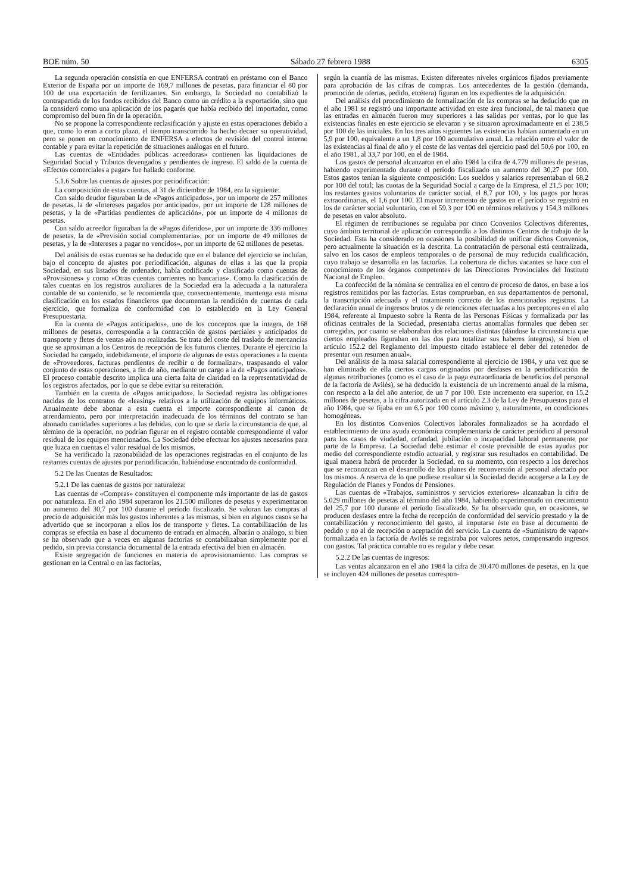BOE núm. 50 Sábado 27 febrero 1988 6305
La segunda operación consistía en que ENFERSA contrató en préstamo con el Banco Exterior de España por un importe de 169,7 millones de pesetas, para financiar el 80 por 100 de una exportación de fertilizantes. Sin embargo, la Sociedad no contabilizó la contrapartida de los fondos recibidos del Banco como un crédito a la exportación, sino que la consideró como una aplicación de los pagarés que había recibido del importador, como compromiso del buen fin de la operación.
No se propone la correspondiente reclasificación y ajuste en estas operaciones debido a que, como lo eran a corto plazo, el tiempo transcurrido ha hecho decaer su operatividad, pero se ponen en conocimiento de ENFERSA a efectos de revisión del control interno contable y para evitar la repetición de situaciones análogas en el futuro.
Las cuentas de «Entidades públicas acreedoras» contienen las liquidaciones de Seguridad Social y Tributos devengados y pendientes de ingreso. El saldo de la cuenta de «Efectos comerciales a pagar» fue hallado conforme.
5.1.6 Sobre las cuentas de ajustes por periodificación:
La composición de estas cuentas, al 31 de diciembre de 1984, era la siguiente:
Con saldo deudor figuraban la de «Pagos anticipados», por un importe de 257 millones de pesetas, la de «Intereses pagados por anticipado», por un importe de 128 millones de pesetas, y la de «Partidas pendientes de aplicación», por un importe de 4 millones de pesetas.
Con saldo acreedor figuraban la de «Pagos diferidos», por un importe de 336 millones de pesetas, la de «Previsión social complementaria», por un importe de 49 millones de pesetas, y la de «Intereses a pagar no vencidos», por un importe de 62 millones de pesetas.
Del análisis de estas cuentas se ha deducido que en el balance del ejercicio se incluían, bajo el concepto de ajustes por periodificación, algunas de ellas a las que la propia Sociedad, en sus listados de ordenador, había codificado y clasificado como cuentas de «Provisiones» y como «Otras cuentas corrientes no bancarias». Como la clasificación de tales cuentas en los registros auxiliares de la Sociedad era la adecuada a la naturaleza contable de su contenido, se le recomienda que, consecuentemente, mantenga esta misma clasificación en los estados financieros que documentan la rendición de cuentas de cada ejercicio, que formaliza de conformidad con lo establecido en la Ley General Presupuestaria.
En la cuenta de «Pagos anticipados», uno de los conceptos que la integra, de 168 millones de pesetas, correspondía a la contracción de gastos parciales y anticipados de transporte y fletes de ventas aún no realizadas. Se trata del coste del traslado de mercancías que se aproximan a los Centros de recepción de los futuros clientes. Durante el ejercicio la Sociedad ha cargado, indebidamente, el importe de algunas de estas operaciones a la cuenta de «Proveedores, facturas pendientes de recibir o de formalizar», traspasando el valor conjunto de estas operaciones, a fin de año, mediante un cargo a la de «Pagos anticipados». El proceso contable descrito implica una cierta falta de claridad en la representatividad de los registros afectados, por lo que se debe evitar su reiteración.
También en la cuenta de «Pagos anticipados», la Sociedad registra las obligaciones nacidas de los contratos de «leasing» relativos a la utilización de equipos informáticos. Anualmente debe abonar a esta cuenta el importe correspondiente al canon de arrendamiento, pero por interpretación inadecuada de los términos del contrato se han abonado cantidades superiores a las debidas, con lo que se daría la circunstancia de que, al término de la operación, no podrían figurar en el registro contable correspondiente el valor residual de los equipos mencionados. La Sociedad debe efectuar los ajustes necesarios para que luzca en cuentas el valor residual de los mismos.
Se ha verificado la razonabilidad de las operaciones registradas en el conjunto de las restantes cuentas de ajustes por periodificación, habiéndose encontrado de conformidad.
5.2 De las Cuentas de Resultados:
5.2.1 De las cuentas de gastos por naturaleza:
Las cuentas de «Compras» constituyen el componente más importante de las de gastos por naturaleza. En el año 1984 superaron los 21.500 millones de pesetas y experimentaron un aumento del 30,7 por 100 durante el período fiscalizado. Se valoran las compras al precio de adquisición más los gastos inherentes a las mismas, si bien en algunos casos se ha advertido que se incorporan a ellos los de transporte y fletes. La contabilización de las compras se efectúa en base al documento de entrada en almacén, albarán o análogo, si bien se ha observado que a veces en algunas factorías se contabilizaban simplemente por el pedido, sin previa constancia documental de la entrada efectiva del bien en almacén.
Existe segregación de funciones en materia de aprovisionamiento. Las compras se gestionan en la Central o en las factorías,
según la cuantía de las mismas. Existen diferentes niveles orgánicos fijados previamente para aprobación de las cifras de compras. Los antecedentes de la gestión (demanda, promoción de ofertas, pedido, etcétera) figuran en los expedientes de la adquisición.
Del análisis del procedimiento de formalización de las compras se ha deducido que en el año 1981 se registró una importante actividad en este área funcional, de tal manera que las entradas en almacén fueron muy superiores a las salidas por ventas, por lo que las existencias finales en este ejercicio se elevaron y se situaron aproximadamente en el 238,5 por 100 de las iniciales. En los tres años siguientes las existencias habían aumentado en un 5,9 por 100, equivalente a un 1,8 por 100 acumulativo anual. La relación entre el valor de las existencias al final de año y el coste de las ventas del ejercicio pasó del 50,6 por 100, en el año 1981, al 33,7 por 100, en el de 1984.
Los gastos de personal alcanzaron en el año 1984 la cifra de 4.779 millones de pesetas, habiendo experimentado durante el período fiscalizado un aumento del 30,27 por 100. Estos gastos tenían la siguiente composición: Los sueldos y salarios representaban el 68,2 por 100 del total; las cuotas de la Seguridad Social a cargo de la Empresa, el 21,5 por 100; los restantes gastos voluntarios de carácter social, el 8,7 por 100, y los pagos por horas extraordinarias, el 1,6 por 100. El mayor incremento de gastos en el período se registró en los de carácter social voluntario, con el 59,3 por 100 en términos relativos y 154,3 millones de pesetas en valor absoluto.
El régimen de retribuciones se regulaba por cinco Convenios Colectivos diferentes, cuyo ámbito territorial de aplicación correspondía a los distintos Centros de trabajo de la Sociedad. Esta ha considerado en ocasiones la posibilidad de unificar dichos Convenios, pero actualmente la situación es la descrita. La contratación de personal está centralizada, salvo en los casos de empleos temporales o de personal de muy reducida cualificación, cuyo trabajo se desarrolla en las factorías. La cobertura de dichas vacantes se hace con el conocimiento de los órganos competentes de las Direcciones Provinciales del Instituto Nacional de Empleo.
La confección de la nómina se centraliza en el centro de proceso de datos, en base a los registros remitidos por las factorías. Estas comprueban, en sus departamentos de personal, la transcripción adecuada y el tratamiento correcto de los mencionados registros. La declaración anual de ingresos brutos y de retenciones efectuadas a los perceptores en el año 1984, referente al Impuesto sobre la Renta de las Personas Físicas y formalizada por las oficinas centrales de la Sociedad, presentaba ciertas anomalías formales que deben ser corregidas, por cuanto se elaboraban dos relaciones distintas (dándose la circunstancia que ciertos empleados figuraban en las dos para totalizar sus haberes íntegros), si bien el artículo 152.2 del Reglamento del impuesto citado establece el deber del retenedor de presentar «un resumen anual».
Del análisis de la masa salarial correspondiente al ejercicio de 1984, y una vez que se han eliminado de ella ciertos cargos originados por desfases en la periodificación de algunas retribuciones (como es el caso de la paga extraordinaria de beneficios del personal de la factoría de Avilés), se ha deducido la existencia de un incremento anual de la misma, con respecto a la del año anterior, de un 7 por 100. Este incremento era superior, en 15,2 millones de pesetas, a la cifra autorizada en el artículo 2.3 de la Ley de Presupuestos para el año 1984, que se fijaba en un 6,5 por 100 como máximo y, naturalmente, en condiciones homogéneas.
En los distintos Convenios Colectivos laborales formalizados se ha acordado el establecimiento de una ayuda económica complementaria de carácter periódico al personal para los casos de viudedad, orfandad, jubilación o incapacidad laboral permanente por parte de la Empresa. La Sociedad debe estimar el coste previsible de estas ayudas por medio del correspondiente estudio actuarial, y registrar sus resultados en contabilidad. De igual manera habrá de proceder la Sociedad, en su momento, con respecto a los derechos que se reconozcan en el desarrollo de los planes de reconversión al personal afectado por los mismos. A reserva de lo que pudiese resultar si la Sociedad decide acogerse a la Ley de Regulación de Planes y Fondos de Pensiones.
Las cuentas de «Trabajos, suministros y servicios exteriores» alcanzaban la cifra de 5.029 millones de pesetas al término del año 1984, habiendo experimentado un crecimiento del 25,7 por 100 durante el período fiscalizado. Se ha observado que, en ocasiones, se producen desfases entre la fecha de recepción de conformidad del servicio prestado y la de contabilización y reconocimiento del gasto, al imputarse éste en base al documento de pedido y no al de recepción o aceptación del servicio. La cuenta de «Suministro de vapor» formalizada en la factoría de Avilés se registraba por valores netos, compensando ingresos con gastos. Tal práctica contable no es regular y debe cesar.
5.2.2 De las cuentas de ingresos:
Las ventas alcanzaron en el año 1984 la cifra de 30.470 millones de pesetas, en la que se incluyen 424 millones de pesetas correspon-